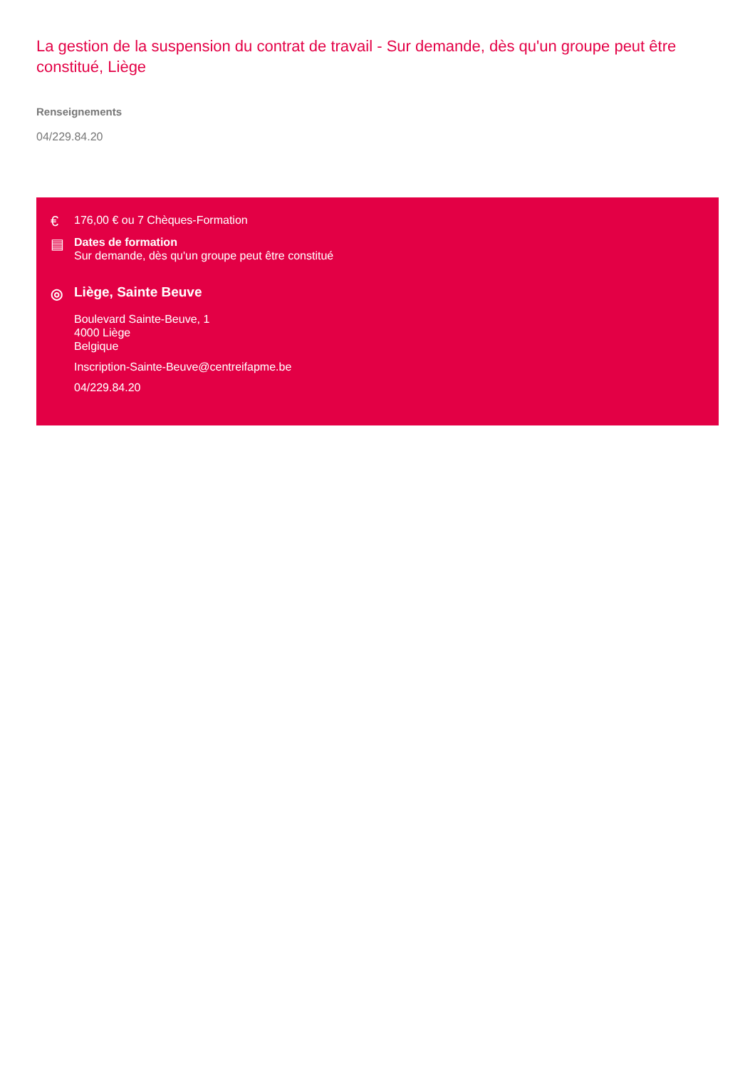La gestion de la suspension du contrat de travail - Sur demande, dès qu'un groupe peut être constitué, Liège
Renseignements
04/229.84.20
€
176,00 € ou 7 Chèques-Formation
▤
Dates de formation
Sur demande, dès qu'un groupe peut être constitué
◎
Liège, Sainte Beuve
Boulevard Sainte-Beuve, 1
4000 Liège
Belgique
Inscription-Sainte-Beuve@centreifapme.be
04/229.84.20